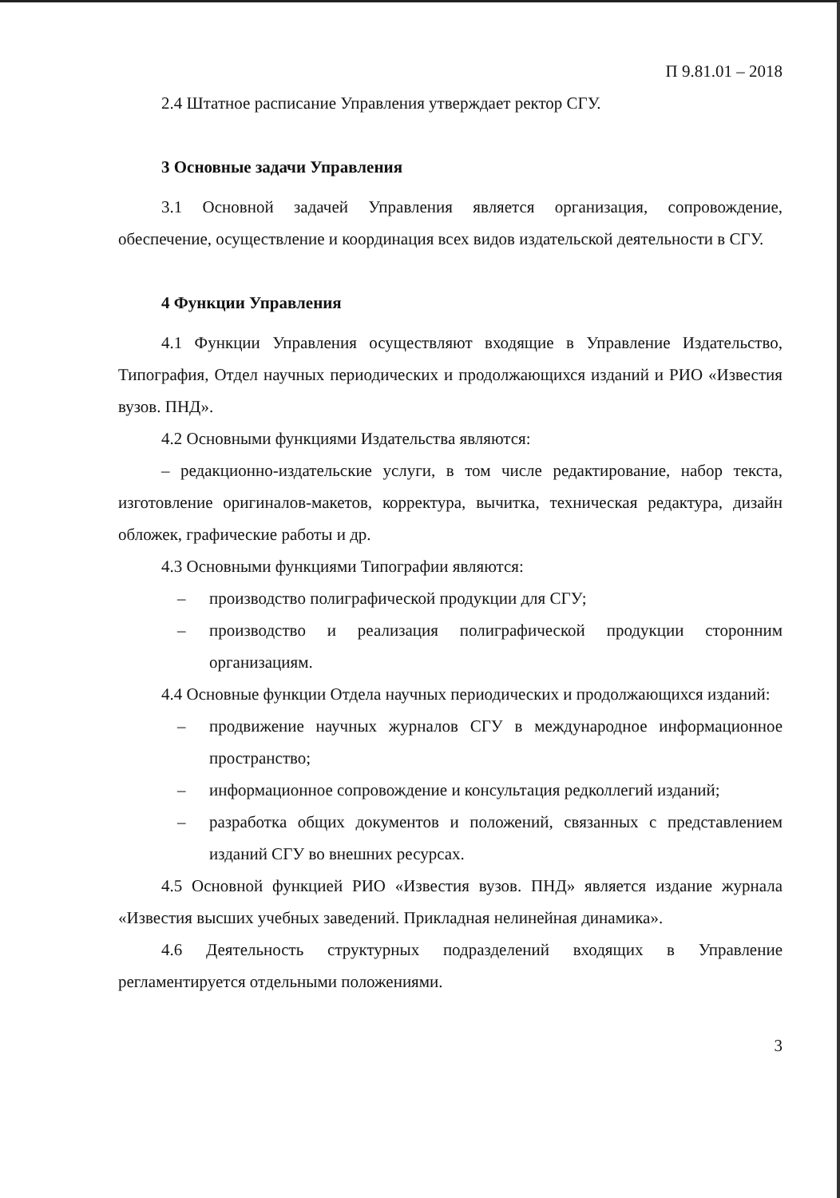П 9.81.01 – 2018
2.4 Штатное расписание Управления утверждает ректор СГУ.
3 Основные задачи Управления
3.1 Основной задачей Управления является организация, сопровождение, обеспечение, осуществление и координация всех видов издательской деятельности в СГУ.
4 Функции Управления
4.1 Функции Управления осуществляют входящие в Управление Издательство, Типография, Отдел научных периодических и продолжающихся изданий и РИО «Известия вузов. ПНД».
4.2 Основными функциями Издательства являются:
– редакционно-издательские услуги, в том числе редактирование, набор текста, изготовление оригиналов-макетов, корректура, вычитка, техническая редактура, дизайн обложек, графические работы и др.
4.3 Основными функциями Типографии являются:
– производство полиграфической продукции для СГУ;
– производство и реализация полиграфической продукции сторонним организациям.
4.4 Основные функции Отдела научных периодических и продолжающихся изданий:
– продвижение научных журналов СГУ в международное информационное пространство;
– информационное сопровождение и консультация редколлегий изданий;
– разработка общих документов и положений, связанных с представлением изданий СГУ во внешних ресурсах.
4.5 Основной функцией РИО «Известия вузов. ПНД» является издание журнала «Известия высших учебных заведений. Прикладная нелинейная динамика».
4.6 Деятельность структурных подразделений входящих в Управление регламентируется отдельными положениями.
3